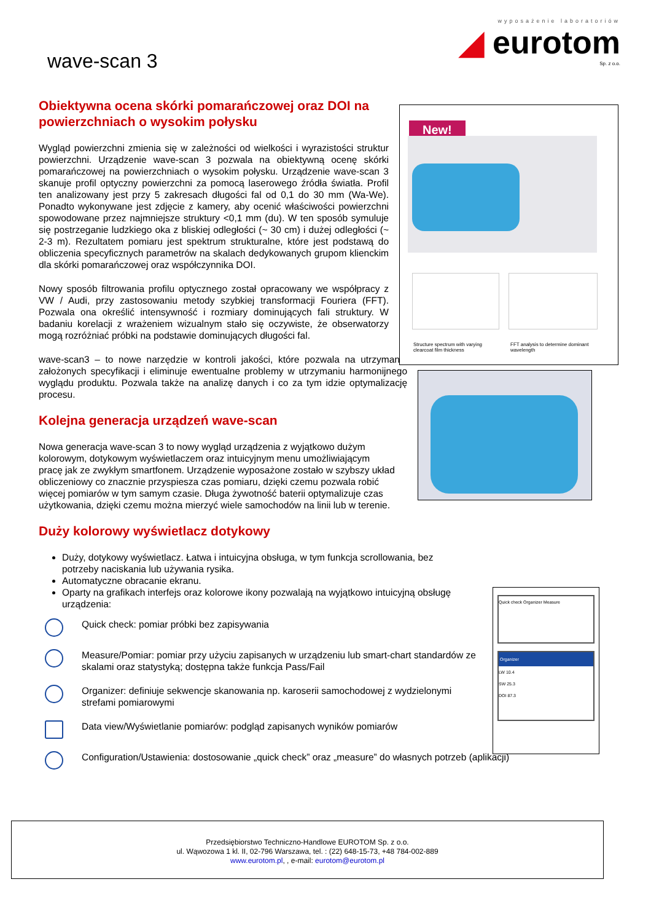wyposażenie laboratoriów
◢ eurotom
Sp. z o.o.
wave-scan 3
Obiektywna ocena skórki pomarańczowej oraz DOI na powierzchniach o wysokim połysku
Wygląd powierzchni zmienia się w zależności od wielkości i wyrazistości struktur powierzchni. Urządzenie wave-scan 3 pozwala na obiektywną ocenę skórki pomarańczowej na powierzchniach o wysokim połysku. Urządzenie wave-scan 3 skanuje profil optyczny powierzchni za pomocą laserowego źródła światła. Profil ten analizowany jest przy 5 zakresach długości fal od 0,1 do 30 mm (Wa-We). Ponadto wykonywane jest zdjęcie z kamery, aby ocenić właściwości powierzchni spowodowane przez najmniejsze struktury <0,1 mm (du). W ten sposób symuluje się postrzeganie ludzkiego oka z bliskiej odległości (~ 30 cm) i dużej odległości (~ 2-3 m). Rezultatem pomiaru jest spektrum strukturalne, które jest podstawą do obliczenia specyficznych parametrów na skalach dedykowanych grupom klienckim dla skórki pomarańczowej oraz współczynnika DOI.
Nowy sposób filtrowania profilu optycznego został opracowany we współpracy z VW / Audi, przy zastosowaniu metody szybkiej transformacji Fouriera (FFT). Pozwala ona określić intensywność i rozmiary dominujących fali struktury. W badaniu korelacji z wrażeniem wizualnym stało się oczywiste, że obserwatorzy mogą rozróżniać próbki na podstawie dominujących długości fal.
wave-scan3 – to nowe narzędzie w kontroli jakości, które pozwala na utrzymanie założonych specyfikacji i eliminuje ewentualne problemy w utrzymaniu harmonijnego wyglądu produktu. Pozwala także na analizę danych i co za tym idzie optymalizację procesu.
Kolejna generacja urządzeń wave-scan
Nowa generacja wave-scan 3 to nowy wygląd urządzenia z wyjątkowo dużym kolorowym, dotykowym wyświetlaczem oraz intuicyjnym menu umożliwiającym pracę jak ze zwykłym smartfonem. Urządzenie wyposażone zostało w szybszy układ obliczeniowy co znacznie przyspiesza czas pomiaru, dzięki czemu pozwala robić więcej pomiarów w tym samym czasie. Długa żywotność baterii optymalizuje czas użytkowania, dzięki czemu można mierzyć wiele samochodów na linii lub w terenie.
Duży kolorowy wyświetlacz dotykowy
Duży, dotykowy wyświetlacz. Łatwa i intuicyjna obsługa, w tym funkcja scrollowania, bez potrzeby naciskania lub używania rysika.
Automatyczne obracanie ekranu.
Oparty na grafikach interfejs oraz kolorowe ikony pozwalają na wyjątkowo intuicyjną obsługę urządzenia:
Quick check: pomiar próbki bez zapisywania
Measure/Pomiar: pomiar przy użyciu zapisanych w urządzeniu lub smart-chart standardów ze skalami oraz statystyką; dostępna także funkcja Pass/Fail
Organizer: definiuje sekwencje skanowania np. karoserii samochodowej z wydzielonymi strefami pomiarowymi
Data view/Wyświetlanie pomiarów: podgląd zapisanych wyników pomiarów
Configuration/Ustawienia: dostosowanie „quick check” oraz „measure” do własnych potrzeb (aplikacji)
New!
Structure spectrum with varying clearcoat film thickness
FFT analysis to determine dominant wavelength
Quick check Organizer Measure
Organizer
LW 10.4
SW 25.3
DOI 87.3
Przedsiębiorstwo Techniczno-Handlowe EUROTOM Sp. z o.o.
ul. Wąwozowa 1 kl. II, 02-796 Warszawa, tel. : (22) 648-15-73, +48 784-002-889
www.eurotom.pl, , e-mail: eurotom@eurotom.pl